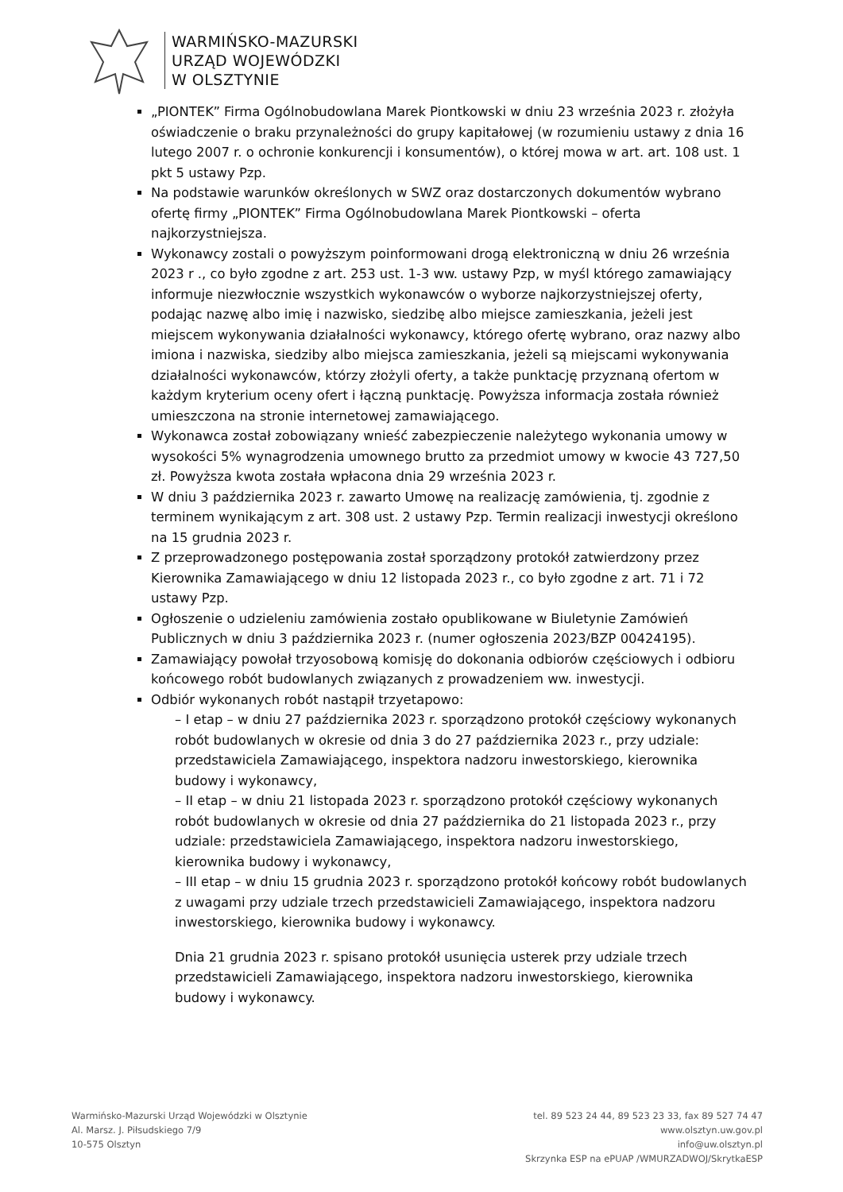WARMIŃSKO-MAZURSKI
URZĄD WOJEWÓDZKI
W OLSZTYNIE
„PIONTEK” Firma Ogólnobudowlana Marek Piontkowski w dniu 23 września 2023 r. złożyła oświadczenie o braku przynależności do grupy kapitałowej (w rozumieniu ustawy z dnia 16 lutego 2007 r. o ochronie konkurencji i konsumentów), o której mowa w art. art. 108 ust. 1 pkt 5 ustawy Pzp.
Na podstawie warunków określonych w SWZ oraz dostarczonych dokumentów wybrano ofertę firmy „PIONTEK” Firma Ogólnobudowlana Marek Piontkowski – oferta najkorzystniejsza.
Wykonawcy zostali o powyższym poinformowani drogą elektroniczną w dniu 26 września 2023 r ., co było zgodne z art. 253 ust. 1-3 ww. ustawy Pzp, w myśl którego zamawiający informuje niezwłocznie wszystkich wykonawców o wyborze najkorzystniejszej oferty, podając nazwę albo imię i nazwisko, siedzibę albo miejsce zamieszkania, jeżeli jest miejscem wykonywania działalności wykonawcy, którego ofertę wybrano, oraz nazwy albo imiona i nazwiska, siedziby albo miejsca zamieszkania, jeżeli są miejscami wykonywania działalności wykonawców, którzy złożyli oferty, a także punktację przyznaną ofertom w każdym kryterium oceny ofert i łączną punktację. Powyższa informacja została również umieszczona na stronie internetowej zamawiającego.
Wykonawca został zobowiązany wnieść zabezpieczenie należytego wykonania umowy w wysokości 5% wynagrodzenia umownego brutto za przedmiot umowy w kwocie 43 727,50 zł. Powyższa kwota została wpłacona dnia 29 września 2023 r.
W dniu 3 października 2023 r. zawarto Umowę na realizację zamówienia, tj. zgodnie z terminem wynikającym z art. 308 ust. 2 ustawy Pzp. Termin realizacji inwestycji określono na 15 grudnia 2023 r.
Z przeprowadzonego postępowania został sporządzony protokół zatwierdzony przez Kierownika Zamawiającego w dniu 12 listopada 2023 r., co było zgodne z art. 71 i 72 ustawy Pzp.
Ogłoszenie o udzieleniu zamówienia zostało opublikowane w Biuletynie Zamówień Publicznych w dniu 3 października 2023 r. (numer ogłoszenia 2023/BZP 00424195).
Zamawiający powołał trzyosobową komisję do dokonania odbiorów częściowych i odbioru końcowego robót budowlanych związanych z prowadzeniem ww. inwestycji.
Odbiór wykonanych robót nastąpił trzyetapowo:
– I etap – w dniu 27 października 2023 r. sporządzono protokół częściowy wykonanych robót budowlanych w okresie od dnia 3 do 27 października 2023 r., przy udziale: przedstawiciela Zamawiającego, inspektora nadzoru inwestorskiego, kierownika budowy i wykonawcy,
– II etap – w dniu 21 listopada 2023 r. sporządzono protokół częściowy wykonanych robót budowlanych w okresie od dnia 27 października do 21 listopada 2023 r., przy udziale: przedstawiciela Zamawiającego, inspektora nadzoru inwestorskiego, kierownika budowy i wykonawcy,
– III etap – w dniu 15 grudnia 2023 r. sporządzono protokół końcowy robót budowlanych z uwagami przy udziale trzech przedstawicieli Zamawiającego, inspektora nadzoru inwestorskiego, kierownika budowy i wykonawcy.
Dnia 21 grudnia 2023 r. spisano protokół usunięcia usterek przy udziale trzech przedstawicieli Zamawiającego, inspektora nadzoru inwestorskiego, kierownika budowy i wykonawcy.
Warmińsko-Mazurski Urząd Wojewódzki w Olsztynie
Al. Marsz. J. Piłsudskiego 7/9
10-575 Olsztyn
tel. 89 523 24 44, 89 523 23 33, fax 89 527 74 47
www.olsztyn.uw.gov.pl
info@uw.olsztyn.pl
Skrzynka ESP na ePUAP /WMURZADWOJ/SkrytkaESP